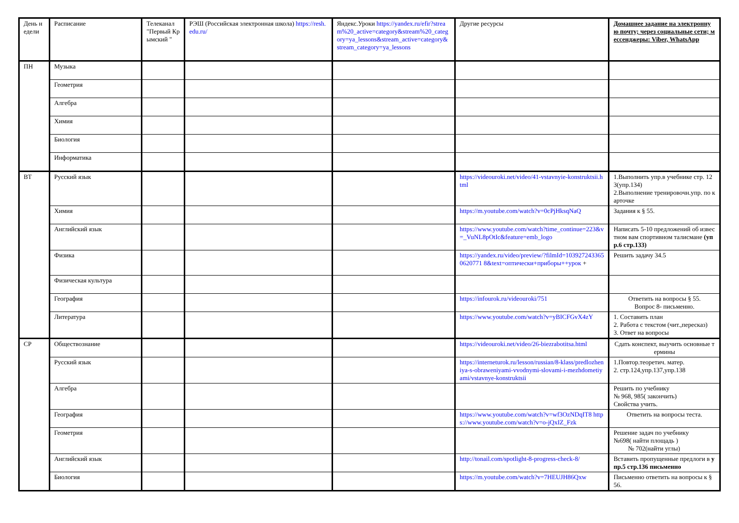| День недели | Расписание | Телеканал "Первый Крымский " | РЭШ (Российская электронная школа) https://resh.edu.ru/ | Яндекс.Уроки https://yandex.ru/efir?stream%20_active=category&stream%20_category=ya_lessons&stream_active=category&stream_category=ya_lessons | Другие ресурсы | Домашнее задание на электронную почту; через социальные сети; мессенджеры: Viber, WhatsApp |
| --- | --- | --- | --- | --- | --- | --- |
| ПН | Музыка | | | | | |
| | Геометрия | | | | | |
| | Алгебра | | | | | |
| | Химия | | | | | |
| | Биология | | | | | |
| | Информатика | | | | | |
| ВТ | Русский язык | | | | https://videouroki.net/video/41-vstavnyie-konstruktsii.html | 1.Выполнить упр.в учебнике стр. 123(упр.134) 2.Выполнение тренировочн.упр. по карточке |
| | Химия | | | | https://m.youtube.com/watch?v=0cPjHksqNaQ | Задания к § 55. |
| | Английский язык | | | | https://www.youtube.com/watch?time_continue=223&v=_VuNL8pOtIc&feature=emb_logo | Написать 5-10 предложений об известном вам спортивном талисмане (упр.6 стр.133) |
| | Физика | | | | https://yandex.ru/video/preview/?filmId=1039272433650620771 8&text=оптически+приборы++урок + | Решить задачу 34.5 |
| | Физическая культура | | | | | |
| | География | | | | https://infourok.ru/videouroki/751 | Ответить на вопросы § 55. Вопрос 8- письменно. |
| | Литература | | | | https://www.youtube.com/watch?v=yBICFGvX4zY | 1. Составить план 2. Работа с текстом (чит.,пересказ) 3. Ответ на вопросы |
| СР | Обществознание | | | | https://videouroki.net/video/26-biezrabotitsa.html | Сдать конспект, выучить основные термины |
| | Русский язык | | | | https://interneturok.ru/lesson/russian/8-klass/predlozheniya-s-obraweniyami-vvodnymi-slovami-i-mezhdometiyami/vstavnye-konstruktsii | 1.Повтор.теоретич. матер. 2. стр.124,упр.137,упр.138 |
| | Алгебра | | | | | Решить по учебнику № 968, 985( закончить) Свойства учить. |
| | География | | | | https://www.youtube.com/watch?v=wf3OzNDqIT8 https://www.youtube.com/watch?v=o-jQxIZ_Fzk | Ответить на вопросы теста. |
| | Геометрия | | | | | Решение задач по учебнику №698( найти площадь ) № 702(найти углы) |
| | Английский язык | | | | http://tonail.com/spotlight-8-progress-check-8/ | Вставить пропущенные предлоги в упр.5 стр.136 письменно |
| | Биология | | | | https://m.youtube.com/watch?v=7HEUJH86Qxw | Письменно ответить на вопросы к § 56. |